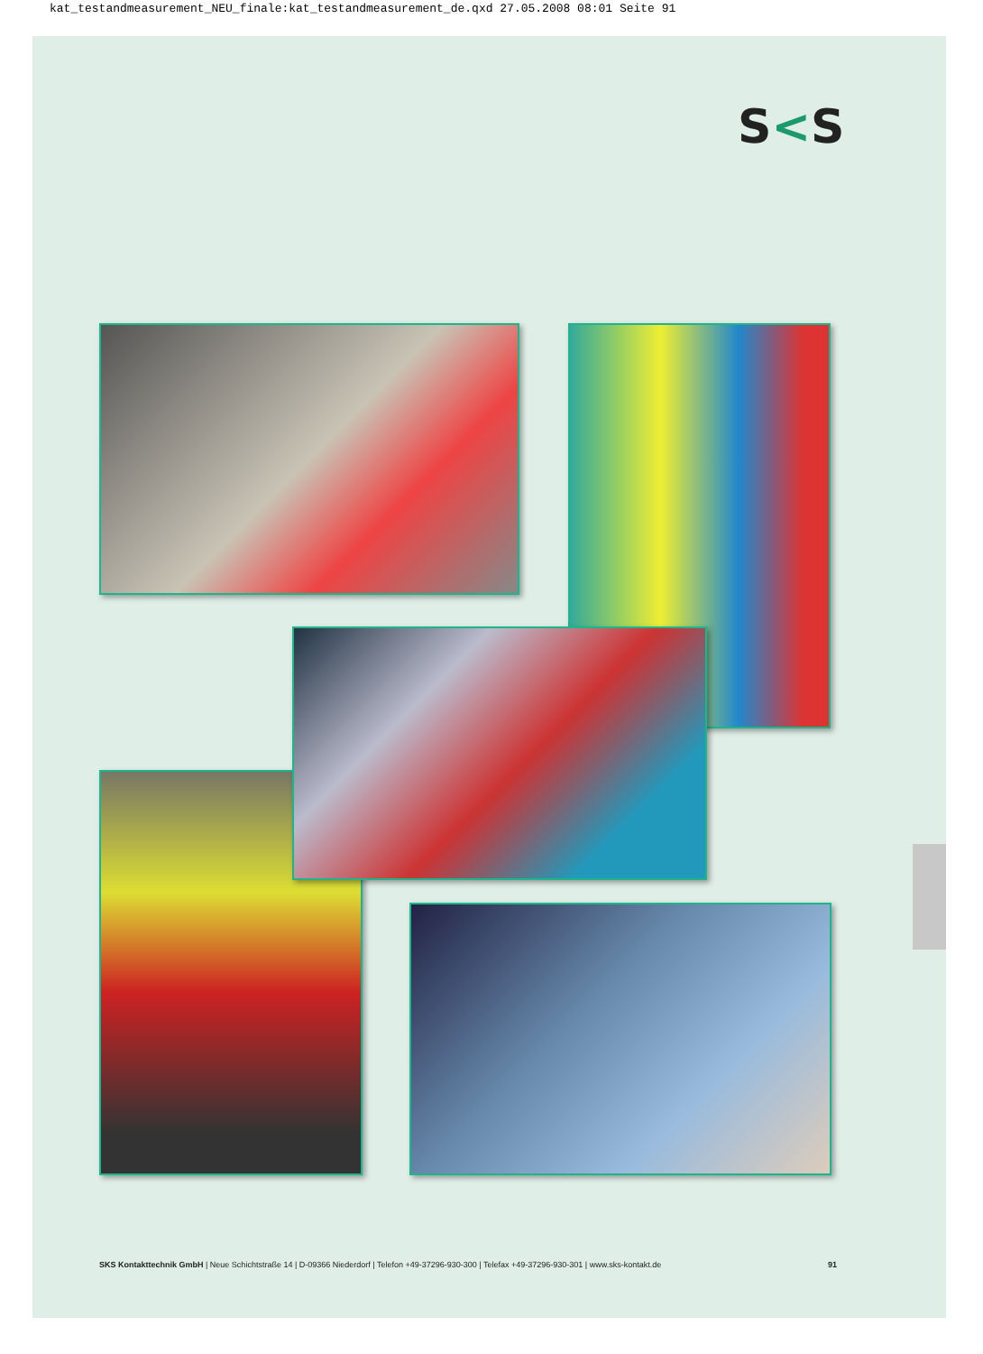kat_testandmeasurement_NEU_finale:kat_testandmeasurement_de.qxd 27.05.2008 08:01 Seite 91
S<S
SKS Kontakttechnik GmbH | Neue Schichtstraße 14 | D-09366 Niederdorf | Telefon +49-37296-930-300 | Telefax +49-37296-930-301 | www.sks-kontakt.de
91